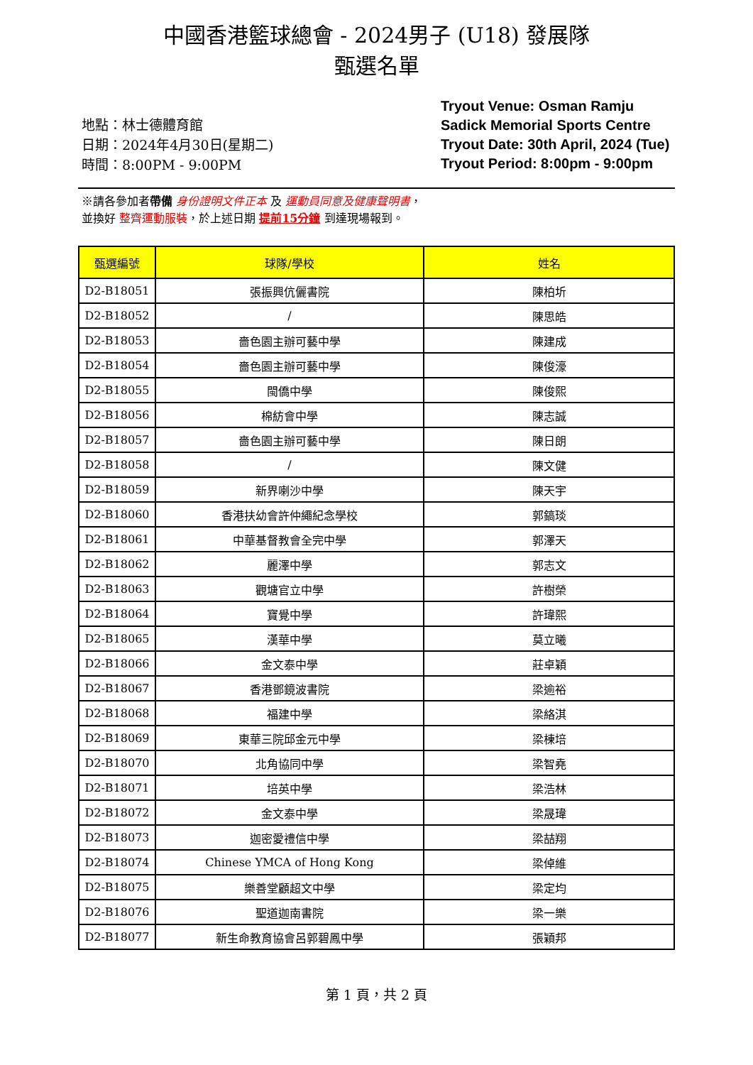中國香港籃球總會 - 2024男子 (U18) 發展隊
甄選名單
地點：林士德體育館
日期：2024年4月30日(星期二)
時間：8:00PM - 9:00PM
Tryout Venue: Osman Ramju Sadick Memorial Sports Centre
Tryout Date: 30th April, 2024 (Tue)
Tryout Period: 8:00pm - 9:00pm
※請各參加者帶備 身份證明文件正本 及 運動員同意及健康聲明書，
並換好 整齊運動服裝，於上述日期 提前15分鐘 到達現場報到。
| 甄選編號 | 球隊/學校 | 姓名 |
| --- | --- | --- |
| D2-B18051 | 張振興伉儷書院 | 陳柏圻 |
| D2-B18052 | / | 陳思皓 |
| D2-B18053 | 嗇色園主辦可藝中學 | 陳建成 |
| D2-B18054 | 嗇色園主辦可藝中學 | 陳俊濠 |
| D2-B18055 | 閩僑中學 | 陳俊熙 |
| D2-B18056 | 棉紡會中學 | 陳志誠 |
| D2-B18057 | 嗇色園主辦可藝中學 | 陳日朗 |
| D2-B18058 | / | 陳文健 |
| D2-B18059 | 新界喇沙中學 | 陳天宇 |
| D2-B18060 | 香港扶幼會許仲繩紀念學校 | 郭鎬琰 |
| D2-B18061 | 中華基督教會全完中學 | 郭澤天 |
| D2-B18062 | 麗澤中學 | 郭志文 |
| D2-B18063 | 觀塘官立中學 | 許樹榮 |
| D2-B18064 | 寶覺中學 | 許瑋熙 |
| D2-B18065 | 漢華中學 | 莫立曦 |
| D2-B18066 | 金文泰中學 | 莊卓穎 |
| D2-B18067 | 香港鄧鏡波書院 | 梁逾裕 |
| D2-B18068 | 福建中學 | 梁絡淇 |
| D2-B18069 | 東華三院邱金元中學 | 梁棟培 |
| D2-B18070 | 北角協同中學 | 梁智堯 |
| D2-B18071 | 培英中學 | 梁浩林 |
| D2-B18072 | 金文泰中學 | 梁晟瑋 |
| D2-B18073 | 迦密愛禮信中學 | 梁喆翔 |
| D2-B18074 | Chinese YMCA of Hong Kong | 梁倬維 |
| D2-B18075 | 樂善堂顧超文中學 | 梁定均 |
| D2-B18076 | 聖道迦南書院 | 梁一樂 |
| D2-B18077 | 新生命教育協會呂郭碧鳳中學 | 張穎邦 |
第 1 頁，共 2 頁